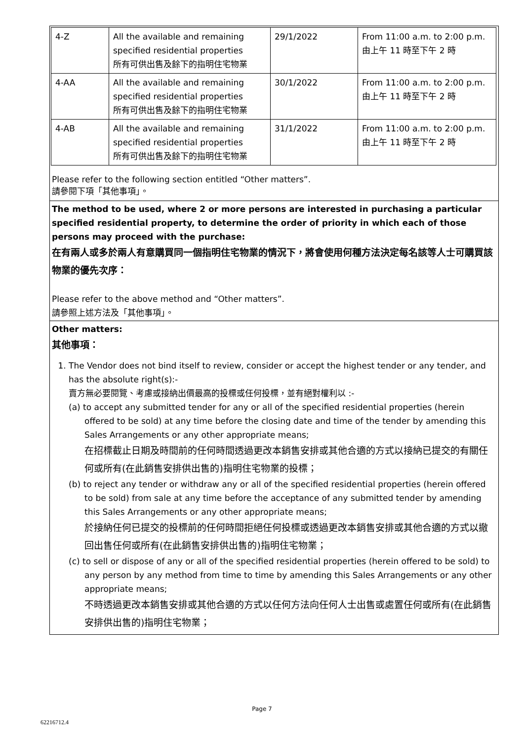| 4-Z | All the available and remaining specified residential properties 所有可供出售及餘下的指明住宅物業 | 29/1/2022 | From 11:00 a.m. to 2:00 p.m. 由上午 11 時至下午 2 時 |
| 4-AA | All the available and remaining specified residential properties 所有可供出售及餘下的指明住宅物業 | 30/1/2022 | From 11:00 a.m. to 2:00 p.m. 由上午 11 時至下午 2 時 |
| 4-AB | All the available and remaining specified residential properties 所有可供出售及餘下的指明住宅物業 | 31/1/2022 | From 11:00 a.m. to 2:00 p.m. 由上午 11 時至下午 2 時 |
Please refer to the following section entitled “Other matters”.
請參閱下項「其他事項」。
The method to be used, where 2 or more persons are interested in purchasing a particular specified residential property, to determine the order of priority in which each of those persons may proceed with the purchase:
在有兩人或多於兩人有意購買同一個指明住宅物業的情況下，將會使用何種方法決定每名該等人士可購買該物業的優先次序：
Please refer to the above method and “Other matters”.
請參照上述方法及「其他事項」。
Other matters:
其他事項：
1. The Vendor does not bind itself to review, consider or accept the highest tender or any tender, and has the absolute right(s):-
賣方無必要閱覽、考慮或接納出價最高的投標或任何投標，並有絕對權利以 :-
(a) to accept any submitted tender for any or all of the specified residential properties (herein offered to be sold) at any time before the closing date and time of the tender by amending this Sales Arrangements or any other appropriate means;
在招標截止日期及時間前的任何時間透過更改本銷售安排或其他合適的方式以接納已提交的有關任何或所有(在此銷售安排供出售的)指明住宅物業的投標；
(b) to reject any tender or withdraw any or all of the specified residential properties (herein offered to be sold) from sale at any time before the acceptance of any submitted tender by amending this Sales Arrangements or any other appropriate means;
於接納任何已提交的投標前的任何時間拒絕任何投標或透過更改本銷售安排或其他合適的方式以撤回出售任何或所有(在此銷售安排供出售的)指明住宅物業；
(c) to sell or dispose of any or all of the specified residential properties (herein offered to be sold) to any person by any method from time to time by amending this Sales Arrangements or any other appropriate means;
不時透過更改本銷售安排或其他合適的方式以任何方法向任何人士出售或處置任何或所有(在此銷售安排供出售的)指明住宅物業；
Page 7
62216712.4